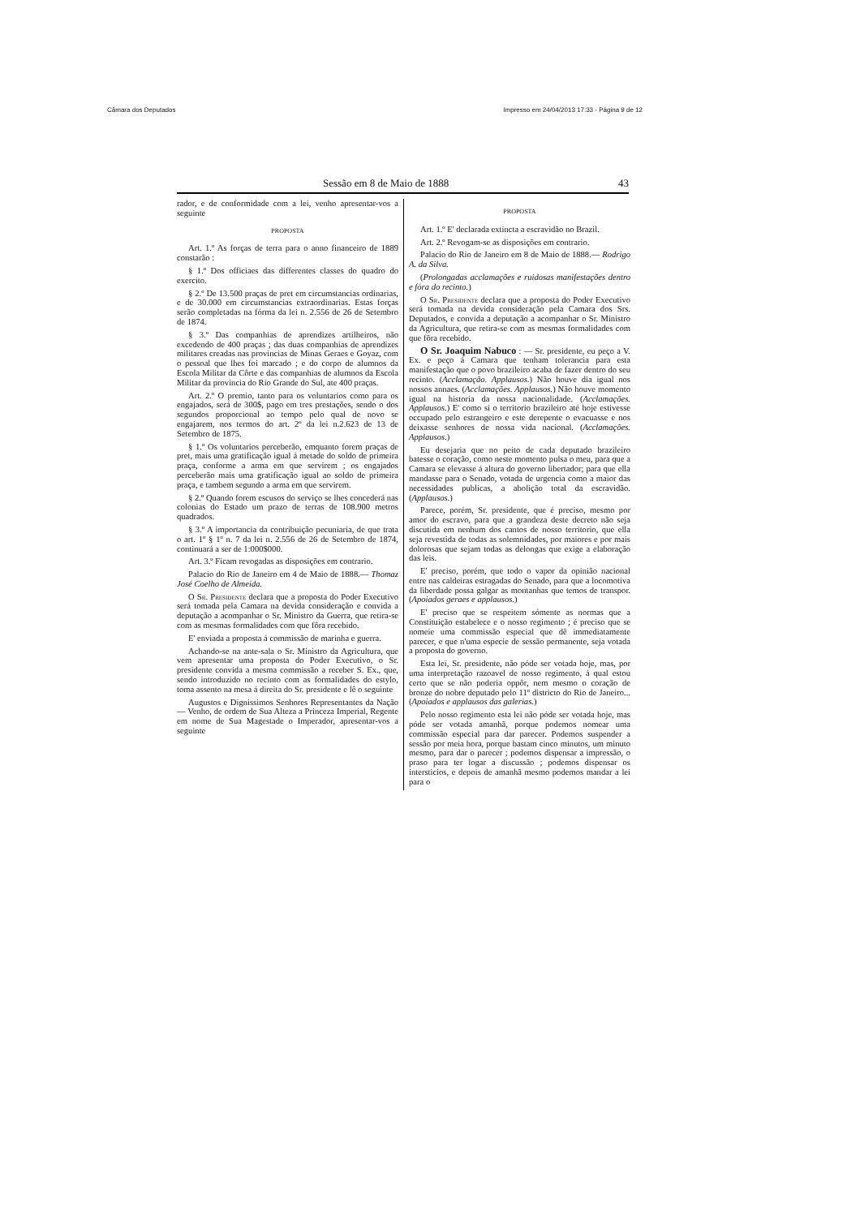Câmara dos Deputados Impresso em 24/04/2013 17:33 - Página 9 de 12
Sessão em 8 de Maio de 1888 43
rador, e de conformidade com a lei, venho apresentar-vos a seguinte
PROPOSTA
Art. 1.º As forças de terra para o anno financeiro de 1889 constarão :
§ 1.º Dos officiaes das differentes classes do quadro do exercito.
§ 2.º De 13.500 praças de pret em circumstancias ordinarias, e de 30.000 em circumstancias extraordinarias. Estas forças serão completadas na fórma da lei n. 2.556 de 26 de Setembro de 1874.
§ 3.º Das companhias de aprendizes artilheiros, não excedendo de 400 praças ; das duas companhias de aprendizes militares creadas nas provincias de Minas Geraes e Goyaz, com o pessoal que lhes foi marcado ; e do corpo de alumnos da Escola Militar da Côrte e das companhias de alumnos da Escola Militar da provincia do Rio Grande do Sul, ate 400 praças.
Art. 2.º O premio, tanto para os voluntarios como para os engajados, será de 300$, pago em tres prestações, sendo o dos segundos proporcional ao tempo pelo qual de novo se engajarem, nos termos do art. 2º da lei n.2.623 de 13 de Setembro de 1875.
§ 1.º Os voluntarios perceberão, emquanto forem praças de pret, mais uma gratificação igual á metade do soldo de primeira praça, conforme a arma em que servirem ; os engajados perceberão mais uma gratificação igual ao soldo de primeira praça, e tambem segundo a arma em que servirem.
§ 2.º Quando forem escusos do serviço se lhes concederá nas colonias do Estado um prazo de terras de 108.900 metros quadrados.
§ 3.º A importancia da contribuição pecuniaria, de que trata o art. 1º § 1º n. 7 da lei n. 2.556 de 26 de Setembro de 1874, continuará a ser de 1:000$000.
Art. 3.º Ficam revogadas as disposições em contrario.
Palacio do Rio de Janeiro em 4 de Maio de 1888.— Thomaz José Coelho de Almeida.
O Sr. Presidente declara que a proposta do Poder Executivo será tomada pela Camara na devida consideração e convida a deputação a acompanhar o Sr. Ministro da Guerra, que retira-se com as mesmas formalidades com que fôra recebido.
E' enviada a proposta á commissão de marinha e guerra.
Achando-se na ante-sala o Sr. Ministro da Agricultura, que vem apresentar uma proposta do Poder Executivo, o Sr. presidente convida a mesma commissão a receber S. Ex., que, sendo introduzido no recinto com as formalidades do estylo, toma assento na mesa á direita do Sr. presidente e lê o seguinte
Augustos e Dignissimos Senhores Representantes da Nação — Venho, de ordem de Sua Alteza a Princeza Imperial, Regente em nome de Sua Magestade o Imperador, apresentar-vos a seguinte
PROPOSTA
Art. 1.º E' declarada extincta a escravidão no Brazil.
Art. 2.º Revogam-se as disposições em contrario.
Palacio do Rio de Janeiro em 8 de Maio de 1888.— Rodrigo A. da Silva.
(Prolongadas acclamações e ruidosas manifestações dentro e fóra do recinto.)
O Sr. Presidente declara que a proposta do Poder Executivo será tomada na devida consideração pela Camara dos Srs. Deputados, e convida a deputação a acompanhar o Sr. Ministro da Agricultura, que retira-se com as mesmas formalidades com que fôra recebido.
O Sr. Joaquim Nabuco : — Sr. presidente, eu peço a V. Ex. e peço á Camara que tenham tolerancia para esta manifestação que o povo brazileiro acaba de fazer dentro do seu recinto. (Acclamação. Applausos.) Não houve dia igual nos nossos annaes. (Acclamações. Applausos.) Não houve momento igual na historia da nossa nacionalidade. (Acclamações. Applausos.) E' como si o territorio brazileiro até hoje estivesse occupado pelo estrangeiro e este derepente o evacuasse e nos deixasse senhores de nossa vida nacional. (Acclamações. Applausos.)
Eu desejaria que no peito de cada deputado brazileiro batesse o coração, como neste momento pulsa o meu, para que a Camara se elevasse á altura do governo libertador; para que ella mandasse para o Senado, votada de urgencia como a maior das necessidades publicas, a abolição total da escravidão. (Applausos.)
Parece, porém, Sr. presidente, que é preciso, mesmo por amor do escravo, para que a grandeza deste decreto não seja discutida em nenhum dos cantos de nosso territorio, que ella seja revestida de todas as solemnidades, por maiores e por mais dolorosas que sejam todas as delongas que exige a elaboração das leis.
E' preciso, porém, que todo o vapor da opinião nacional entre nas caldeiras estragadas do Senado, para que a locomotiva da liberdade possa galgar as montanhas que temos de transpor. (Apoiados geraes e applausos.)
E' preciso que se respeitem sómente as normas que a Constituição estabelece e o nosso regimento ; é preciso que se nomeie uma commissão especial que dê immediatamente parecer, e que n'uma especie de sessão permanente, seja votada a proposta do governo.
Esta lei, Sr. presidente, não póde ser votada hoje, mas, por uma interpretação razoavel de nosso regimento, á qual estou certo que se não poderia oppôr, nem mesmo o coração de bronze do nobre deputado pelo 11º districto do Rio de Janeiro... (Apoiados e applausos das galerias.)
Pelo nosso regimento esta lei não póde ser votada hoje, mas póde ser votada amanhã, porque podemos nomear uma commissão especial para dar parecer. Podemos suspender a sessão por meia hora, porque bastam cinco minutos, um minuto mesmo, para dar o parecer ; podemos dispensar a impressão, o praso para ter logar a discussão ; podemos dispensar os intersticios, e depois de amanhã mesmo podemos mandar a lei para o